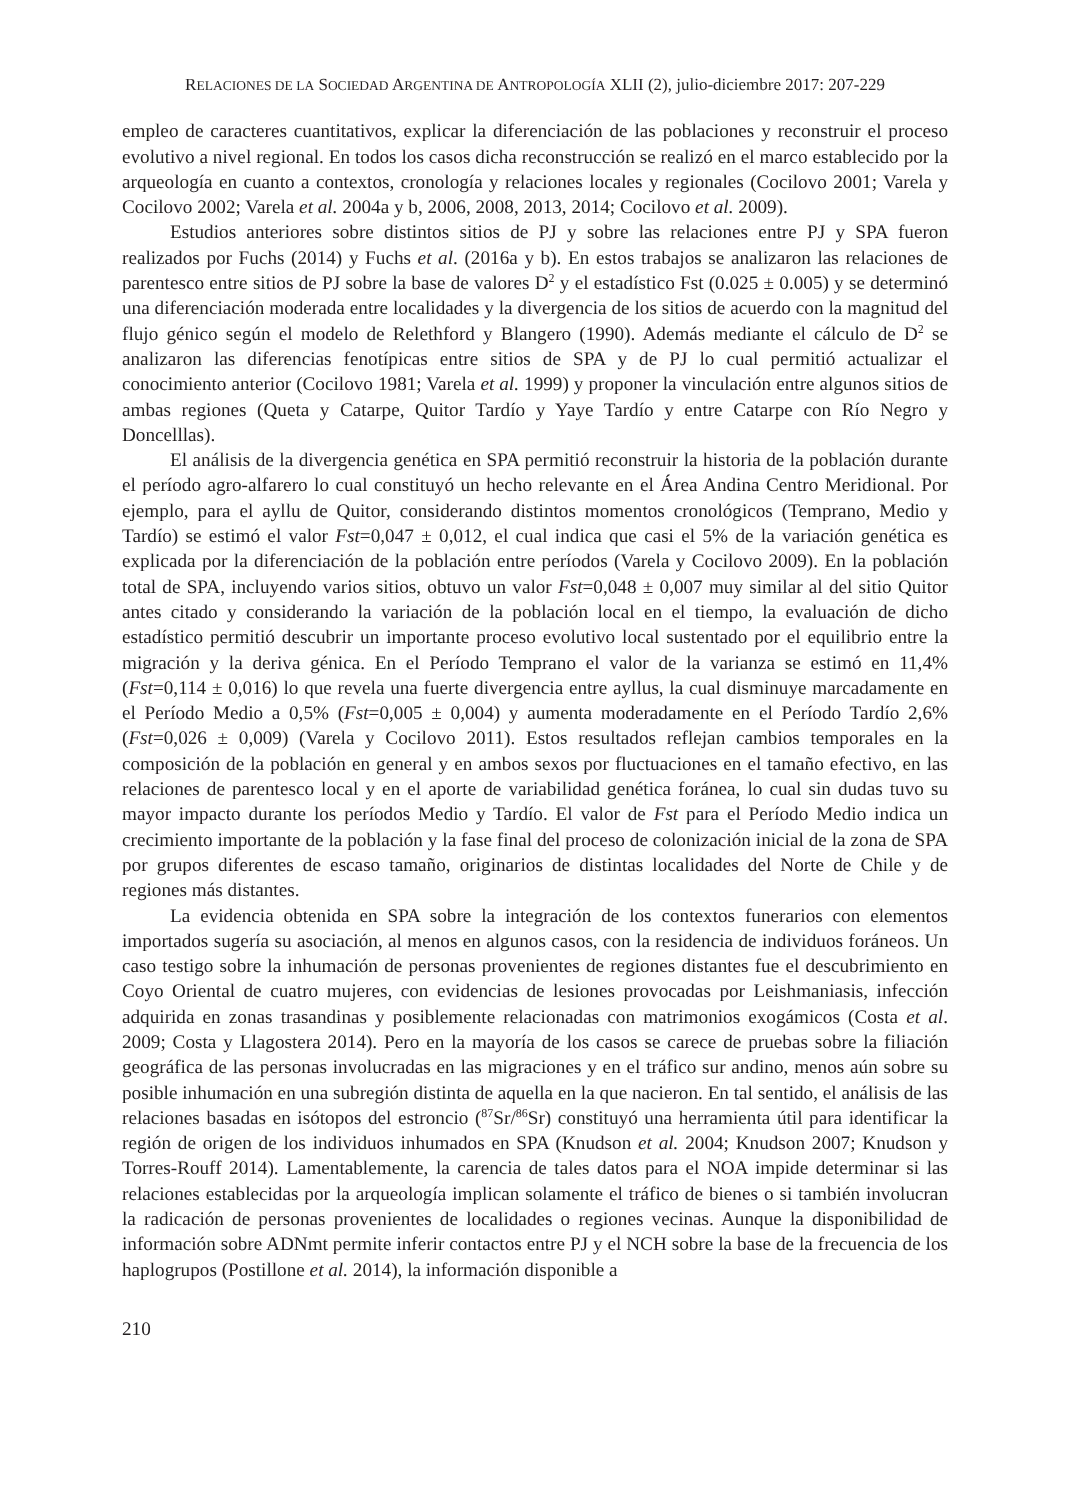RELACIONES DE LA SOCIEDAD ARGENTINA DE ANTROPOLOGÍA XLII (2), julio-diciembre 2017: 207-229
empleo de caracteres cuantitativos, explicar la diferenciación de las poblaciones y reconstruir el proceso evolutivo a nivel regional. En todos los casos dicha reconstrucción se realizó en el marco establecido por la arqueología en cuanto a contextos, cronología y relaciones locales y regionales (Cocilovo 2001; Varela y Cocilovo 2002; Varela et al. 2004a y b, 2006, 2008, 2013, 2014; Cocilovo et al. 2009).
Estudios anteriores sobre distintos sitios de PJ y sobre las relaciones entre PJ y SPA fueron realizados por Fuchs (2014) y Fuchs et al. (2016a y b). En estos trabajos se analizaron las relaciones de parentesco entre sitios de PJ sobre la base de valores D<sup>2</sup> y el estadístico Fst (0.025 ± 0.005) y se determinó una diferenciación moderada entre localidades y la divergencia de los sitios de acuerdo con la magnitud del flujo génico según el modelo de Relethford y Blangero (1990). Además mediante el cálculo de D<sup>2</sup> se analizaron las diferencias fenotípicas entre sitios de SPA y de PJ lo cual permitió actualizar el conocimiento anterior (Cocilovo 1981; Varela et al. 1999) y proponer la vinculación entre algunos sitios de ambas regiones (Queta y Catarpe, Quitor Tardío y Yaye Tardío y entre Catarpe con Río Negro y Doncelllas).
El análisis de la divergencia genética en SPA permitió reconstruir la historia de la población durante el período agro-alfarero lo cual constituyó un hecho relevante en el Área Andina Centro Meridional. Por ejemplo, para el ayllu de Quitor, considerando distintos momentos cronológicos (Temprano, Medio y Tardío) se estimó el valor Fst=0,047 ± 0,012, el cual indica que casi el 5% de la variación genética es explicada por la diferenciación de la población entre períodos (Varela y Cocilovo 2009). En la población total de SPA, incluyendo varios sitios, obtuvo un valor Fst=0,048 ± 0,007 muy similar al del sitio Quitor antes citado y considerando la variación de la población local en el tiempo, la evaluación de dicho estadístico permitió descubrir un importante proceso evolutivo local sustentado por el equilibrio entre la migración y la deriva génica. En el Período Temprano el valor de la varianza se estimó en 11,4% (Fst=0,114 ± 0,016) lo que revela una fuerte divergencia entre ayllus, la cual disminuye marcadamente en el Período Medio a 0,5% (Fst=0,005 ± 0,004) y aumenta moderadamente en el Período Tardío 2,6% (Fst=0,026 ± 0,009) (Varela y Cocilovo 2011). Estos resultados reflejan cambios temporales en la composición de la población en general y en ambos sexos por fluctuaciones en el tamaño efectivo, en las relaciones de parentesco local y en el aporte de variabilidad genética foránea, lo cual sin dudas tuvo su mayor impacto durante los períodos Medio y Tardío. El valor de Fst para el Período Medio indica un crecimiento importante de la población y la fase final del proceso de colonización inicial de la zona de SPA por grupos diferentes de escaso tamaño, originarios de distintas localidades del Norte de Chile y de regiones más distantes.
La evidencia obtenida en SPA sobre la integración de los contextos funerarios con elementos importados sugería su asociación, al menos en algunos casos, con la residencia de individuos foráneos. Un caso testigo sobre la inhumación de personas provenientes de regiones distantes fue el descubrimiento en Coyo Oriental de cuatro mujeres, con evidencias de lesiones provocadas por Leishmaniasis, infección adquirida en zonas trasandinas y posiblemente relacionadas con matrimonios exogámicos (Costa et al. 2009; Costa y Llagostera 2014). Pero en la mayoría de los casos se carece de pruebas sobre la filiación geográfica de las personas involucradas en las migraciones y en el tráfico sur andino, menos aún sobre su posible inhumación en una subregión distinta de aquella en la que nacieron. En tal sentido, el análisis de las relaciones basadas en isótopos del estroncio (<sup>87</sup>Sr/<sup>86</sup>Sr) constituyó una herramienta útil para identificar la región de origen de los individuos inhumados en SPA (Knudson et al. 2004; Knudson 2007; Knudson y Torres-Rouff 2014). Lamentablemente, la carencia de tales datos para el NOA impide determinar si las relaciones establecidas por la arqueología implican solamente el tráfico de bienes o si también involucran la radicación de personas provenientes de localidades o regiones vecinas. Aunque la disponibilidad de información sobre ADNmt permite inferir contactos entre PJ y el NCH sobre la base de la frecuencia de los haplogrupos (Postillone et al. 2014), la información disponible a
210